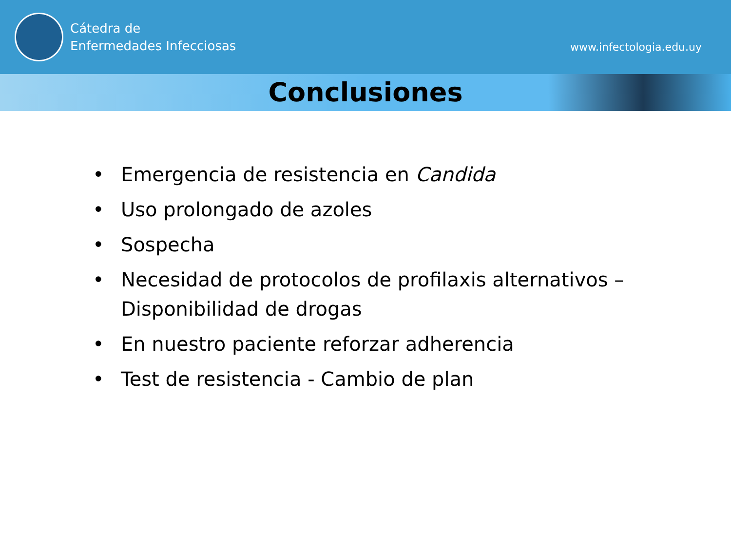Cátedra de
Enfermedades Infecciosas
www.infectologia.edu.uy
Conclusiones
• Emergencia de resistencia en Candida
• Uso prolongado de azoles
• Sospecha
• Necesidad de protocolos de profilaxis alternativos – Disponibilidad de drogas
• En nuestro paciente reforzar adherencia
• Test de resistencia - Cambio de plan